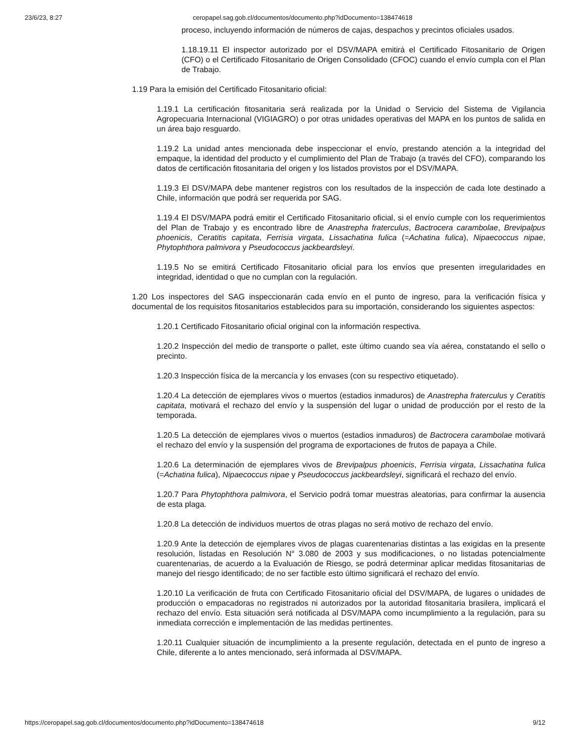23/6/23, 8:27 ceropapel.sag.gob.cl/documentos/documento.php?idDocumento=138474618
proceso, incluyendo información de números de cajas, despachos y precintos oficiales usados.
1.18.19.11 El inspector autorizado por el DSV/MAPA emitirá el Certificado Fitosanitario de Origen (CFO) o el Certificado Fitosanitario de Origen Consolidado (CFOC) cuando el envío cumpla con el Plan de Trabajo.
1.19 Para la emisión del Certificado Fitosanitario oficial:
1.19.1 La certificación fitosanitaria será realizada por la Unidad o Servicio del Sistema de Vigilancia Agropecuaria Internacional (VIGIAGRO) o por otras unidades operativas del MAPA en los puntos de salida en un área bajo resguardo.
1.19.2 La unidad antes mencionada debe inspeccionar el envío, prestando atención a la integridad del empaque, la identidad del producto y el cumplimiento del Plan de Trabajo (a través del CFO), comparando los datos de certificación fitosanitaria del origen y los listados provistos por el DSV/MAPA.
1.19.3 El DSV/MAPA debe mantener registros con los resultados de la inspección de cada lote destinado a Chile, información que podrá ser requerida por SAG.
1.19.4 El DSV/MAPA podrá emitir el Certificado Fitosanitario oficial, si el envío cumple con los requerimientos del Plan de Trabajo y es encontrado libre de Anastrepha fraterculus, Bactrocera carambolae, Brevipalpus phoenicis, Ceratitis capitata, Ferrisia virgata, Lissachatina fulica (=Achatina fulica), Nipaecoccus nipae, Phytophthora palmivora y Pseudococcus jackbeardsleyi.
1.19.5 No se emitirá Certificado Fitosanitario oficial para los envíos que presenten irregularidades en integridad, identidad o que no cumplan con la regulación.
1.20 Los inspectores del SAG inspeccionarán cada envío en el punto de ingreso, para la verificación física y documental de los requisitos fitosanitarios establecidos para su importación, considerando los siguientes aspectos:
1.20.1 Certificado Fitosanitario oficial original con la información respectiva.
1.20.2 Inspección del medio de transporte o pallet, este último cuando sea vía aérea, constatando el sello o precinto.
1.20.3 Inspección física de la mercancía y los envases (con su respectivo etiquetado).
1.20.4 La detección de ejemplares vivos o muertos (estadios inmaduros) de Anastrepha fraterculus y Ceratitis capitata, motivará el rechazo del envío y la suspensión del lugar o unidad de producción por el resto de la temporada.
1.20.5 La detección de ejemplares vivos o muertos (estadios inmaduros) de Bactrocera carambolae motivará el rechazo del envío y la suspensión del programa de exportaciones de frutos de papaya a Chile.
1.20.6 La determinación de ejemplares vivos de Brevipalpus phoenicis, Ferrisia virgata, Lissachatina fulica (=Achatina fulica), Nipaecoccus nipae y Pseudococcus jackbeardsleyi, significará el rechazo del envío.
1.20.7 Para Phytophthora palmivora, el Servicio podrá tomar muestras aleatorias, para confirmar la ausencia de esta plaga.
1.20.8 La detección de individuos muertos de otras plagas no será motivo de rechazo del envío.
1.20.9 Ante la detección de ejemplares vivos de plagas cuarentenarias distintas a las exigidas en la presente resolución, listadas en Resolución N° 3.080 de 2003 y sus modificaciones, o no listadas potencialmente cuarentenarias, de acuerdo a la Evaluación de Riesgo, se podrá determinar aplicar medidas fitosanitarias de manejo del riesgo identificado; de no ser factible esto último significará el rechazo del envío.
1.20.10 La verificación de fruta con Certificado Fitosanitario oficial del DSV/MAPA, de lugares o unidades de producción o empacadoras no registrados ni autorizados por la autoridad fitosanitaria brasilera, implicará el rechazo del envío. Esta situación será notificada al DSV/MAPA como incumplimiento a la regulación, para su inmediata corrección e implementación de las medidas pertinentes.
1.20.11 Cualquier situación de incumplimiento a la presente regulación, detectada en el punto de ingreso a Chile, diferente a lo antes mencionado, será informada al DSV/MAPA.
https://ceropapel.sag.gob.cl/documentos/documento.php?idDocumento=138474618 9/12